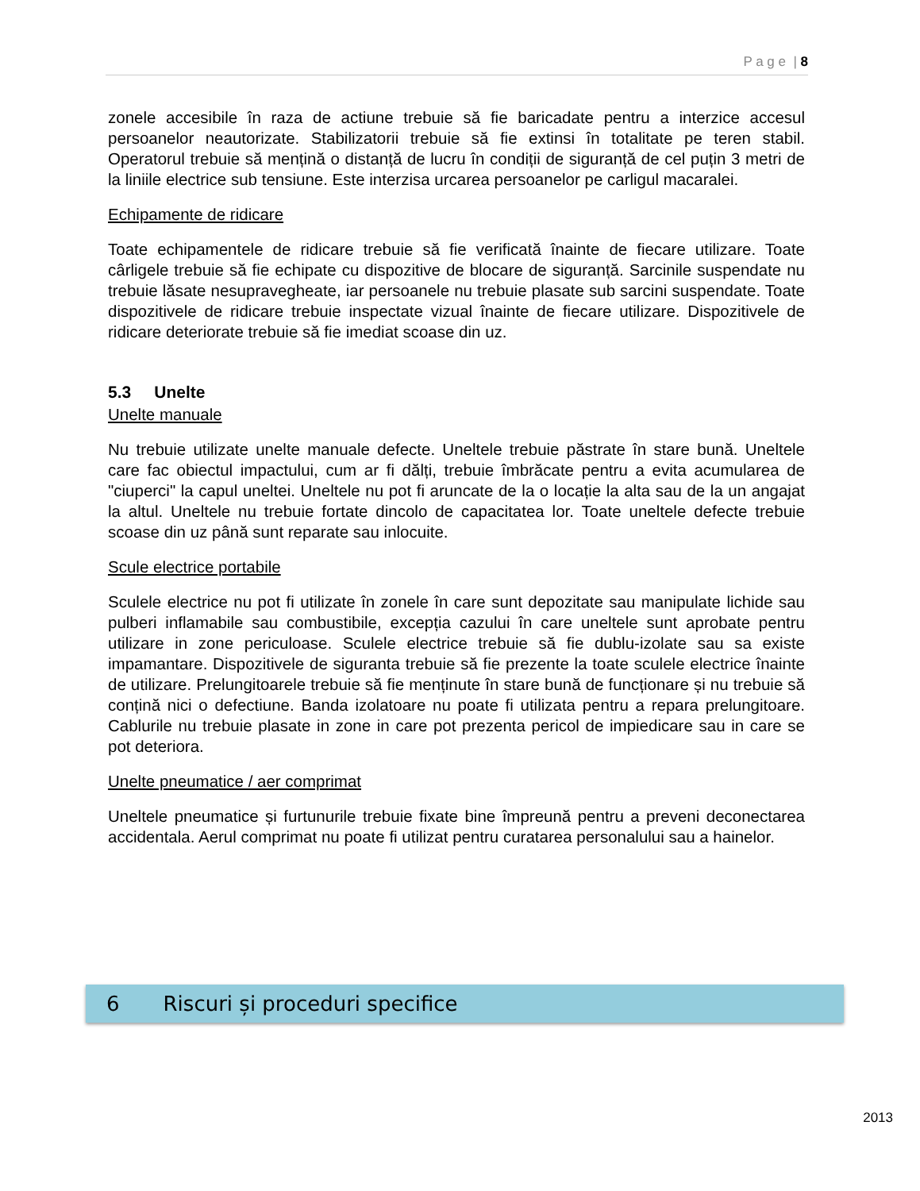P a g e | 8
zonele accesibile în raza de actiune trebuie să fie baricadate pentru a interzice accesul persoanelor neautorizate. Stabilizatorii trebuie să fie extinsi în totalitate pe teren stabil. Operatorul trebuie să mențină o distanță de lucru în condiții de siguranță de cel puțin 3 metri de la liniile electrice sub tensiune. Este interzisa urcarea persoanelor pe carligul macaralei.
Echipamente de ridicare
Toate echipamentele de ridicare trebuie să fie verificată înainte de fiecare utilizare. Toate cârligele trebuie să fie echipate cu dispozitive de blocare de siguranță. Sarcinile suspendate nu trebuie lăsate nesupravegheate, iar persoanele nu trebuie plasate sub sarcini suspendate. Toate dispozitivele de ridicare trebuie inspectate vizual înainte de fiecare utilizare. Dispozitivele de ridicare deteriorate trebuie să fie imediat scoase din uz.
5.3 Unelte
Unelte manuale
Nu trebuie utilizate unelte manuale defecte. Uneltele trebuie păstrate în stare bună. Uneltele care fac obiectul impactului, cum ar fi dălți, trebuie îmbrăcate pentru a evita acumularea de "ciuperci" la capul uneltei. Uneltele nu pot fi aruncate de la o locație la alta sau de la un angajat la altul. Uneltele nu trebuie fortate dincolo de capacitatea lor. Toate uneltele defecte trebuie scoase din uz până sunt reparate sau inlocuite.
Scule electrice portabile
Sculele electrice nu pot fi utilizate în zonele în care sunt depozitate sau manipulate lichide sau pulberi inflamabile sau combustibile, excepția cazului în care uneltele sunt aprobate pentru utilizare in zone periculoase. Sculele electrice trebuie să fie dublu-izolate sau sa existe impamantare. Dispozitivele de siguranta trebuie să fie prezente la toate sculele electrice înainte de utilizare. Prelungitoarele trebuie să fie menținute în stare bună de funcționare și nu trebuie să conțină nici o defectiune. Banda izolatoare nu poate fi utilizata pentru a repara prelungitoare. Cablurile nu trebuie plasate in zone in care pot prezenta pericol de impiedicare sau in care se pot deteriora.
Unelte pneumatice / aer comprimat
Uneltele pneumatice și furtunurile trebuie fixate bine împreună pentru a preveni deconectarea accidentala. Aerul comprimat nu poate fi utilizat pentru curatarea personalului sau a hainelor.
6 Riscuri și proceduri specifice
2013